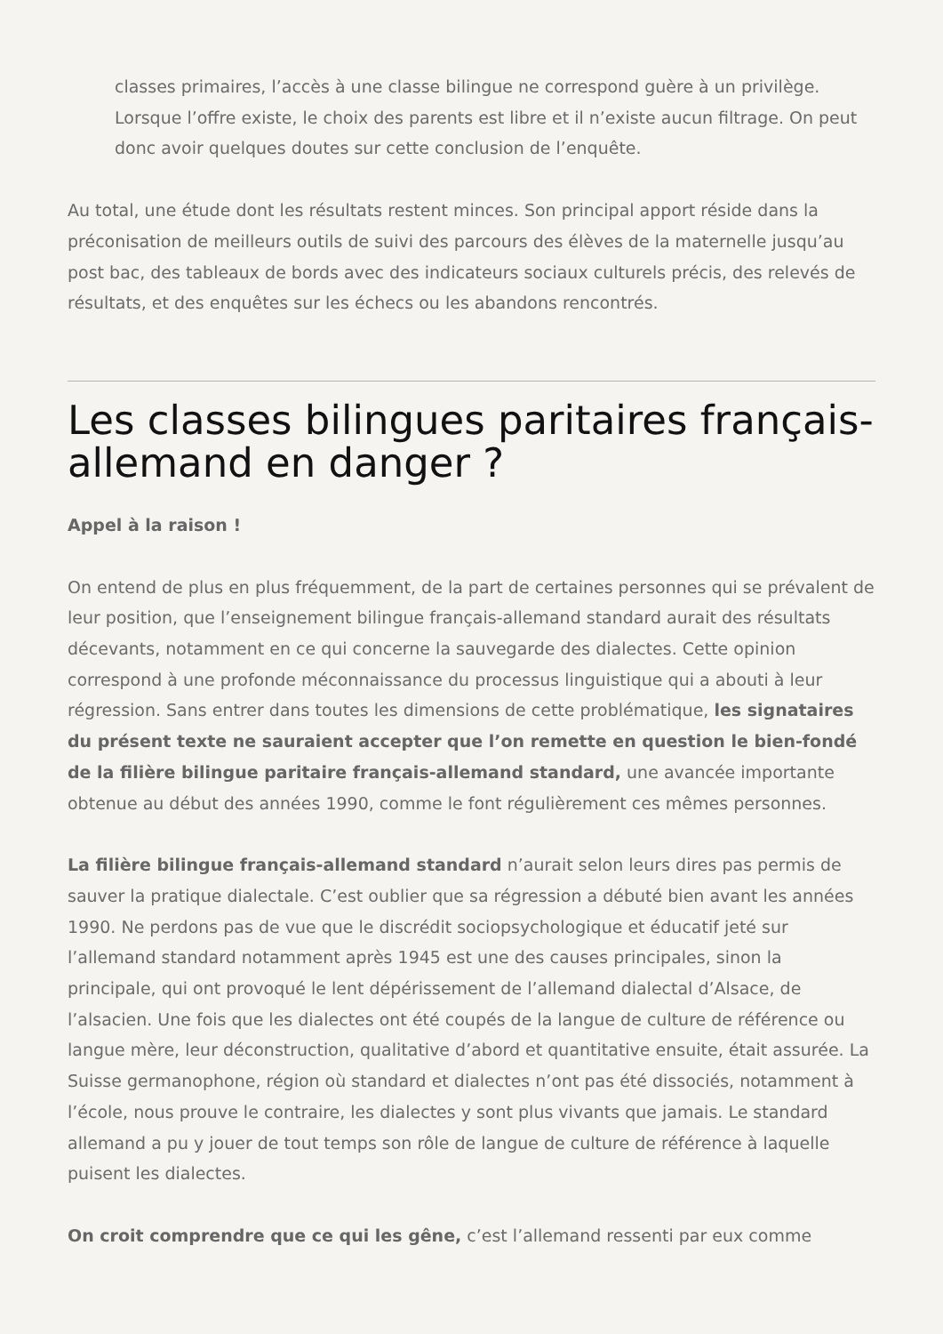classes primaires, l’accès à une classe bilingue ne correspond guère à un privilège. Lorsque l’offre existe, le choix des parents est libre et il n’existe aucun filtrage. On peut donc avoir quelques doutes sur cette conclusion de l’enquête.
Au total, une étude dont les résultats restent minces. Son principal apport réside dans la préconisation de meilleurs outils de suivi des parcours des élèves de la maternelle jusqu’au post bac, des tableaux de bords avec des indicateurs sociaux culturels précis, des relevés de résultats, et des enquêtes sur les échecs ou les abandons rencontrés.
Les classes bilingues paritaires français-allemand en danger ?
Appel à la raison !
On entend de plus en plus fréquemment, de la part de certaines personnes qui se prévalent de leur position, que l’enseignement bilingue français-allemand standard aurait des résultats décevants, notamment en ce qui concerne la sauvegarde des dialectes. Cette opinion correspond à une profonde méconnaissance du processus linguistique qui a abouti à leur régression. Sans entrer dans toutes les dimensions de cette problématique, les signataires du présent texte ne sauraient accepter que l’on remette en question le bien-fondé de la filière bilingue paritaire français-allemand standard, une avancée importante obtenue au début des années 1990, comme le font régulièrement ces mêmes personnes.
La filière bilingue français-allemand standard n’aurait selon leurs dires pas permis de sauver la pratique dialectale. C’est oublier que sa régression a débuté bien avant les années 1990. Ne perdons pas de vue que le discrédit sociopsychologique et éducatif jeté sur l’allemand standard notamment après 1945 est une des causes principales, sinon la principale, qui ont provoqué le lent dépérissement de l’allemand dialectal d’Alsace, de l’alsacien. Une fois que les dialectes ont été coupés de la langue de culture de référence ou langue mère, leur déconstruction, qualitative d’abord et quantitative ensuite, était assurée. La Suisse germanophone, région où standard et dialectes n’ont pas été dissociés, notamment à l’école, nous prouve le contraire, les dialectes y sont plus vivants que jamais. Le standard allemand a pu y jouer de tout temps son rôle de langue de culture de référence à laquelle puisent les dialectes.
On croit comprendre que ce qui les gêne, c’est l’allemand ressenti par eux comme